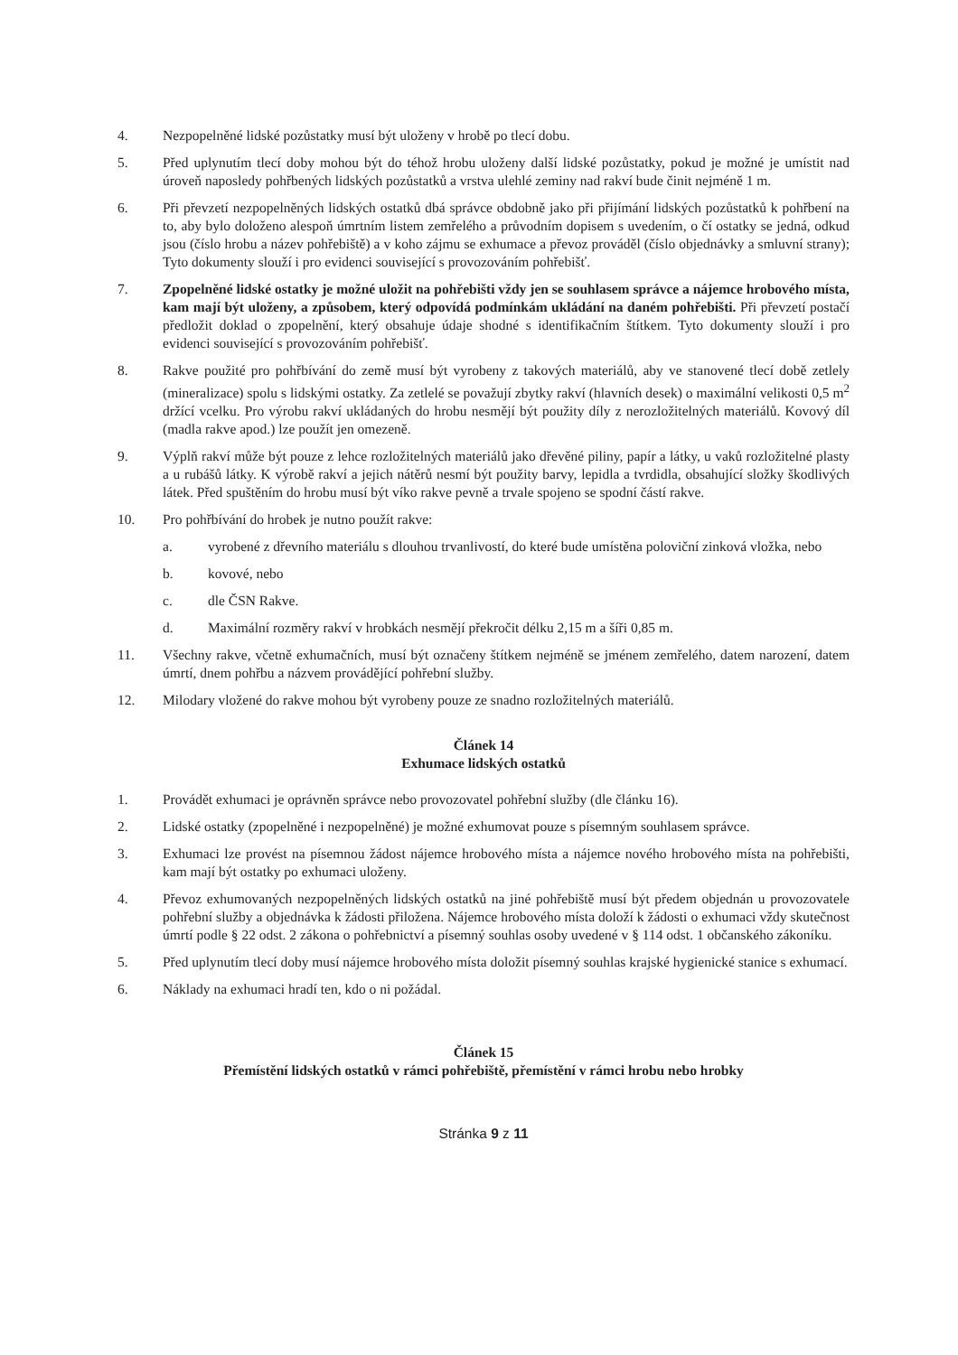4. Nezpopelněné lidské pozůstatky musí být uloženy v hrobě po tlecí dobu.
5. Před uplynutím tlecí doby mohou být do téhož hrobu uloženy další lidské pozůstatky, pokud je možné je umístit nad úroveň naposledy pohřbených lidských pozůstatků a vrstva ulehlé zeminy nad rakví bude činit nejméně 1 m.
6. Při převzetí nezpopelněných lidských ostatků dbá správce obdobně jako při přijímání lidských pozůstatků k pohřbení na to, aby bylo doloženo alespoň úmrtním listem zemřelého a průvodním dopisem s uvedením, o čí ostatky se jedná, odkud jsou (číslo hrobu a název pohřebiště) a v koho zájmu se exhumace a převoz prováděl (číslo objednávky a smluvní strany); Tyto dokumenty slouží i pro evidenci související s provozováním pohřebišť.
7. Zpopelněné lidské ostatky je možné uložit na pohřebišti vždy jen se souhlasem správce a nájemce hrobového místa, kam mají být uloženy, a způsobem, který odpovídá podmínkám ukládání na daném pohřebišti. Při převzetí postačí předložit doklad o zpopelnění, který obsahuje údaje shodné s identifikačním štítkem. Tyto dokumenty slouží i pro evidenci související s provozováním pohřebišť.
8. Rakve použité pro pohřbívání do země musí být vyrobeny z takových materiálů, aby ve stanovené tlecí době zetlely (mineralizace) spolu s lidskými ostatky. Za zetlelé se považují zbytky rakví (hlavních desek) o maximální velikosti 0,5 m<sup>2</sup> držící vcelku. Pro výrobu rakví ukládaných do hrobu nesmějí být použity díly z nerozložitelných materiálů. Kovový díl (madla rakve apod.) lze použít jen omezeně.
9. Výplň rakví může být pouze z lehce rozložitelných materiálů jako dřevěné piliny, papír a látky, u vaků rozložitelné plasty a u rubášů látky. K výrobě rakví a jejich nátěrů nesmí být použity barvy, lepidla a tvrdidla, obsahující složky škodlivých látek. Před spuštěním do hrobu musí být víko rakve pevně a trvale spojeno se spodní částí rakve.
10. Pro pohřbívání do hrobek je nutno použít rakve:
a. vyrobené z dřevního materiálu s dlouhou trvanlivostí, do které bude umístěna poloviční zinková vložka, nebo
b. kovové, nebo
c. dle ČSN Rakve.
d. Maximální rozměry rakví v hrobkách nesmějí překročit délku 2,15 m a šíři 0,85 m.
11. Všechny rakve, včetně exhumačních, musí být označeny štítkem nejméně se jménem zemřelého, datem narození, datem úmrtí, dnem pohřbu a názvem provádějící pohřební služby.
12. Milodary vložené do rakve mohou být vyrobeny pouze ze snadno rozložitelných materiálů.
Článek 14
Exhumace lidských ostatků
1. Provádět exhumaci je oprávněn správce nebo provozovatel pohřební služby (dle článku 16).
2. Lidské ostatky (zpopelněné i nezpopelněné) je možné exhumovat pouze s písemným souhlasem správce.
3. Exhumaci lze provést na písemnou žádost nájemce hrobového místa a nájemce nového hrobového místa na pohřebišti, kam mají být ostatky po exhumaci uloženy.
4. Převoz exhumovaných nezpopelněných lidských ostatků na jiné pohřebiště musí být předem objednán u provozovatele pohřební služby a objednávka k žádosti přiložena. Nájemce hrobového místa doloží k žádosti o exhumaci vždy skutečnost úmrtí podle § 22 odst. 2 zákona o pohřebnictví a písemný souhlas osoby uvedené v § 114 odst. 1 občanského zákoníku.
5. Před uplynutím tlecí doby musí nájemce hrobového místa doložit písemný souhlas krajské hygienické stanice s exhumací.
6. Náklady na exhumaci hradí ten, kdo o ni požádal.
Článek 15
Přemístění lidských ostatků v rámci pohřebiště, přemístění v rámci hrobu nebo hrobky
Stránka 9 z 11